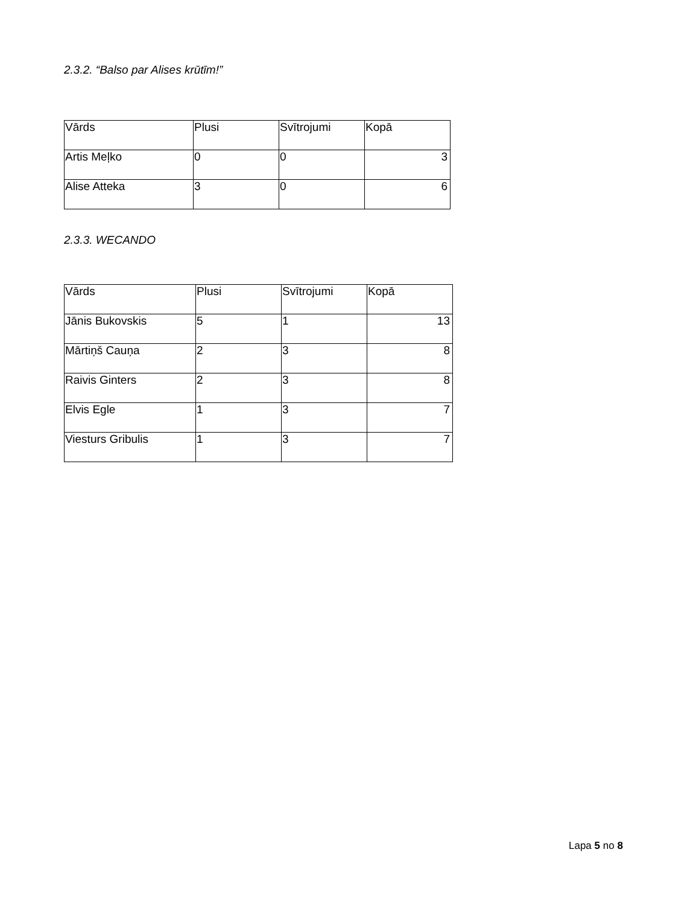2.3.2. “Balso par Alises krūtīm!”
| Vārds | Plusi | Svītrojumi | Kopā |
| Artis Meļko | 0 | 0 | 3 |
| Alise Atteka | 3 | 0 | 6 |
2.3.3. WECANDO
| Vārds | Plusi | Svītrojumi | Kopā |
| Jānis Bukovskis | 5 | 1 | 13 |
| Mārtiņš Cauņa | 2 | 3 | 8 |
| Raivis Ginters | 2 | 3 | 8 |
| Elvis Egle | 1 | 3 | 7 |
| Viesturs Gribulis | 1 | 3 | 7 |
Lapa 5 no 8